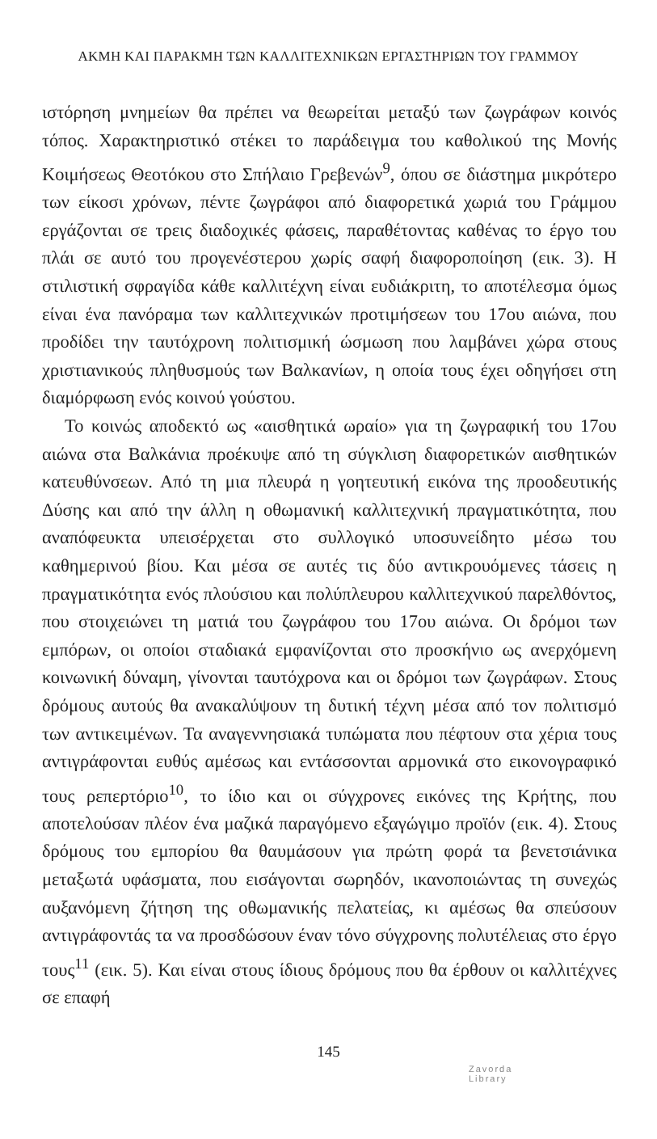ΑΚΜΗ ΚΑΙ ΠΑΡΑΚΜΗ ΤΩΝ ΚΑΛΛΙΤΕΧΝΙΚΩΝ ΕΡΓΑΣΤΗΡΙΩΝ ΤΟΥ ΓΡΑΜΜΟΥ
ιστόρηση μνημείων θα πρέπει να θεωρείται μεταξύ των ζωγράφων κοινός τόπος. Χαρακτηριστικό στέκει το παράδειγμα του καθολικού της Μονής Κοιμήσεως Θεοτόκου στο Σπήλαιο Γρεβενών<sup>9</sup>, όπου σε διάστημα μικρότερο των είκοσι χρόνων, πέντε ζωγράφοι από διαφορετικά χωριά του Γράμμου εργάζονται σε τρεις διαδοχικές φάσεις, παραθέτοντας καθένας το έργο του πλάι σε αυτό του προγενέστερου χωρίς σαφή διαφοροποίηση (εικ. 3). Η στιλιστική σφραγίδα κάθε καλλιτέχνη είναι ευδιάκριτη, το αποτέλεσμα όμως είναι ένα πανόραμα των καλλιτεχνικών προτιμήσεων του 17ου αιώνα, που προδίδει την ταυτόχρονη πολιτισμική ώσμωση που λαμβάνει χώρα στους χριστιανικούς πληθυσμούς των Βαλκανίων, η οποία τους έχει οδηγήσει στη διαμόρφωση ενός κοινού γούστου.
Το κοινώς αποδεκτό ως «αισθητικά ωραίο» για τη ζωγραφική του 17ου αιώνα στα Βαλκάνια προέκυψε από τη σύγκλιση διαφορετικών αισθητικών κατευθύνσεων. Από τη μια πλευρά η γοητευτική εικόνα της προοδευτικής Δύσης και από την άλλη η οθωμανική καλλιτεχνική πραγματικότητα, που αναπόφευκτα υπεισέρχεται στο συλλογικό υποσυνείδητο μέσω του καθημερινού βίου. Και μέσα σε αυτές τις δύο αντικρουόμενες τάσεις η πραγματικότητα ενός πλούσιου και πολύπλευρου καλλιτεχνικού παρελθόντος, που στοιχειώνει τη ματιά του ζωγράφου του 17ου αιώνα. Οι δρόμοι των εμπόρων, οι οποίοι σταδιακά εμφανίζονται στο προσκήνιο ως ανερχόμενη κοινωνική δύναμη, γίνονται ταυτόχρονα και οι δρόμοι των ζωγράφων. Στους δρόμους αυτούς θα ανακαλύψουν τη δυτική τέχνη μέσα από τον πολιτισμό των αντικειμένων. Τα αναγεννησιακά τυπώματα που πέφτουν στα χέρια τους αντιγράφονται ευθύς αμέσως και εντάσσονται αρμονικά στο εικονογραφικό τους ρεπερτόριο<sup>10</sup>, το ίδιο και οι σύγχρονες εικόνες της Κρήτης, που αποτελούσαν πλέον ένα μαζικά παραγόμενο εξαγώγιμο προϊόν (εικ. 4). Στους δρόμους του εμπορίου θα θαυμάσουν για πρώτη φορά τα βενετσιάνικα μεταξωτά υφάσματα, που εισάγονται σωρηδόν, ικανοποιώντας τη συνεχώς αυξανόμενη ζήτηση της οθωμανικής πελατείας, κι αμέσως θα σπεύσουν αντιγράφοντάς τα να προσδώσουν έναν τόνο σύγχρονης πολυτέλειας στο έργο τους<sup>11</sup> (εικ. 5). Και είναι στους ίδιους δρόμους που θα έρθουν οι καλλιτέχνες σε επαφή
145
Zavorda
Library